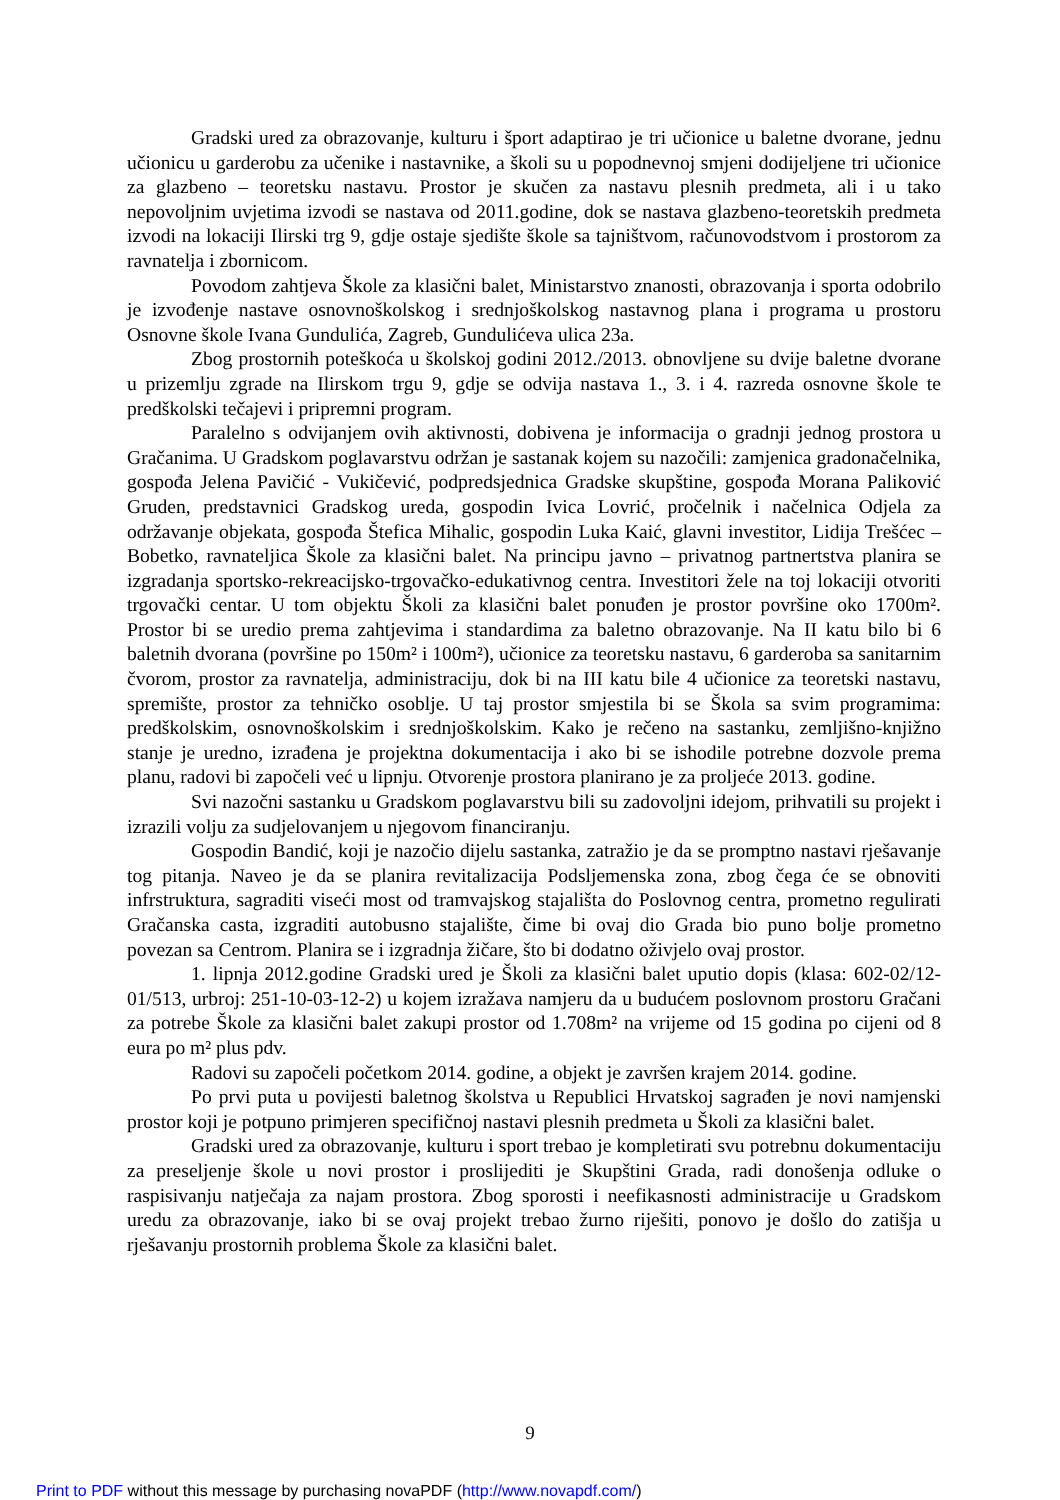Gradski ured za obrazovanje, kulturu i šport adaptirao je tri učionice u baletne dvorane, jednu učionicu u garderobu za učenike i nastavnike, a školi su u popodnevnoj smjeni dodijeljene tri učionice za glazbeno – teoretsku nastavu. Prostor je skučen za nastavu plesnih predmeta, ali i u tako nepovoljnim uvjetima izvodi se nastava od 2011.godine, dok se nastava glazbeno-teoretskih predmeta izvodi na lokaciji Ilirski trg 9, gdje ostaje sjedište škole sa tajništvom, računovodstvom i prostorom za ravnatelja i zbornicom.
Povodom zahtjeva Škole za klasični balet, Ministarstvo znanosti, obrazovanja i sporta odobrilo je izvođenje nastave osnovnoškolskog i srednjoškolskog nastavnog plana i programa u prostoru Osnovne škole Ivana Gundulića, Zagreb, Gundulićeva ulica 23a.
Zbog prostornih poteškoća u školskoj godini 2012./2013. obnovljene su dvije baletne dvorane u prizemlju zgrade na Ilirskom trgu 9, gdje se odvija nastava 1., 3. i 4. razreda osnovne škole te predškolski tečajevi i pripremni program.
Paralelno s odvijanjem ovih aktivnosti, dobivena je informacija o gradnji jednog prostora u Gračanima. U Gradskom poglavarstvu održan je sastanak kojem su nazočili: zamjenica gradonačelnika, gospođa Jelena Pavičić - Vukičević, podpredsjednica Gradske skupštine, gospođa Morana Paliković Gruden, predstavnici Gradskog ureda, gospodin Ivica Lovrić, pročelnik i načelnica Odjela za održavanje objekata, gospođa Štefica Mihalic, gospodin Luka Kaić, glavni investitor, Lidija Trešćec – Bobetko, ravnateljica Škole za klasični balet. Na principu javno – privatnog partnertstva planira se izgradanja sportsko-rekreacijsko-trgovačko-edukativnog centra. Investitori žele na toj lokaciji otvoriti trgovački centar. U tom objektu Školi za klasični balet ponuđen je prostor površine oko 1700m². Prostor bi se uredio prema zahtjevima i standardima za baletno obrazovanje. Na II katu bilo bi 6 baletnih dvorana (površine po 150m² i 100m²), učionice za teoretsku nastavu, 6 garderoba sa sanitarnim čvorom, prostor za ravnatelja, administraciju, dok bi na III katu bile 4 učionice za teoretski nastavu, spremište, prostor za tehničko osoblje. U taj prostor smjestila bi se Škola sa svim programima: predškolskim, osnovnoškolskim i srednjoškolskim. Kako je rečeno na sastanku, zemljišno-knjižno stanje je uredno, izrađena je projektna dokumentacija i ako bi se ishodile potrebne dozvole prema planu, radovi bi započeli već u lipnju. Otvorenje prostora planirano je za proljeće 2013. godine.
Svi nazočni sastanku u Gradskom poglavarstvu bili su zadovoljni idejom, prihvatili su projekt i izrazili volju za sudjelovanjem u njegovom financiranju.
Gospodin Bandić, koji je nazočio dijelu sastanka, zatražio je da se promptno nastavi rješavanje tog pitanja. Naveo je da se planira revitalizacija Podsljemenska zona, zbog čega će se obnoviti infrstruktura, sagraditi viseći most od tramvajskog stajališta do Poslovnog centra, prometno regulirati Gračanska casta, izgraditi autobusno stajalište, čime bi ovaj dio Grada bio puno bolje prometno povezan sa Centrom. Planira se i izgradnja žičare, što bi dodatno oživjelo ovaj prostor.
1. lipnja 2012.godine Gradski ured je Školi za klasični balet uputio dopis (klasa: 602-02/12-01/513, urbroj: 251-10-03-12-2) u kojem izražava namjeru da u budućem poslovnom prostoru Gračani za potrebe Škole za klasični balet zakupi prostor od 1.708m² na vrijeme od 15 godina po cijeni od 8 eura po m² plus pdv.
Radovi su započeli početkom 2014. godine, a objekt je završen krajem 2014. godine.
Po prvi puta u povijesti baletnog školstva u Republici Hrvatskoj sagrađen je novi namjenski prostor koji je potpuno primjeren specifičnoj nastavi plesnih predmeta u Školi za klasični balet.
Gradski ured za obrazovanje, kulturu i sport trebao je kompletirati svu potrebnu dokumentaciju za preseljenje škole u novi prostor i proslijediti je Skupštini Grada, radi donošenja odluke o raspisivanju natječaja za najam prostora. Zbog sporosti i neefikasnosti administracije u Gradskom uredu za obrazovanje, iako bi se ovaj projekt trebao žurno riješiti, ponovo je došlo do zatišja u rješavanju prostornih problema Škole za klasični balet.
9
Print to PDF without this message by purchasing novaPDF (http://www.novapdf.com/)